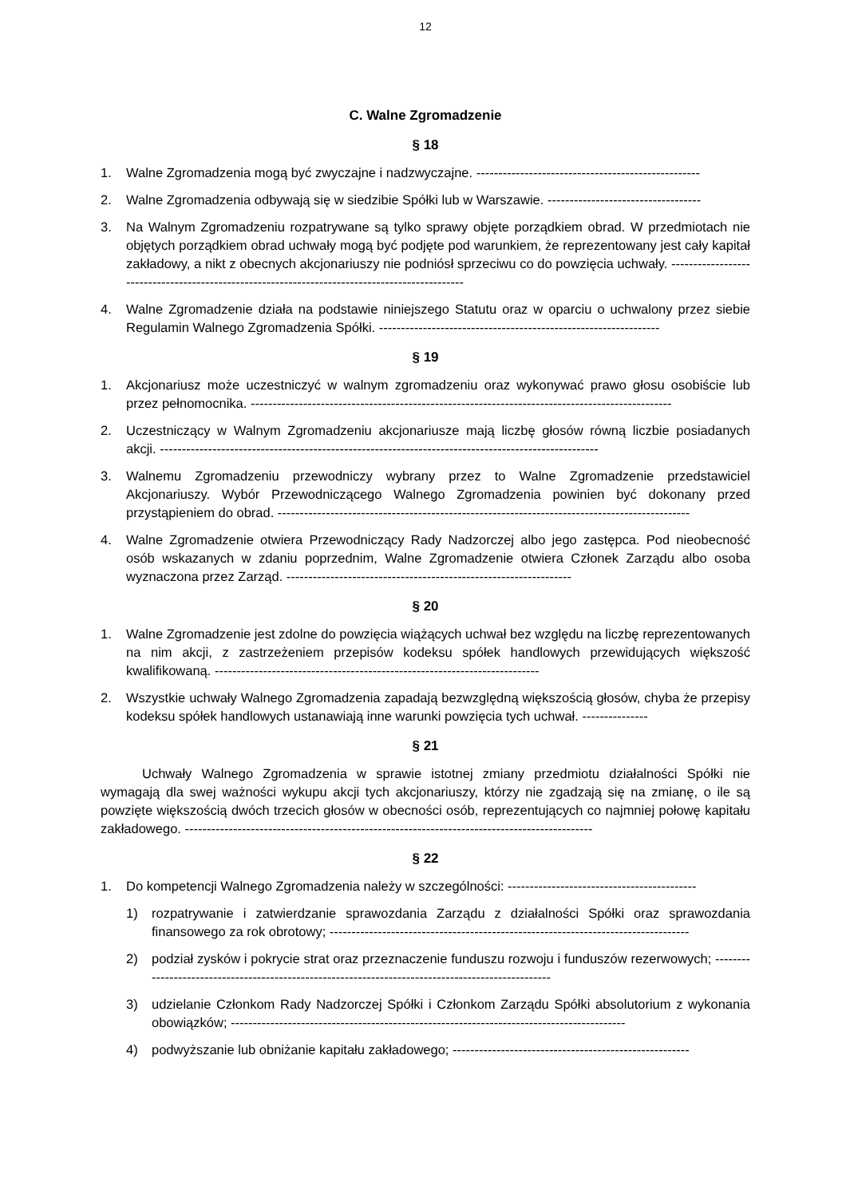12
C. Walne Zgromadzenie
§ 18
1. Walne Zgromadzenia mogą być zwyczajne i nadzwyczajne. ---------------------------------------------------
2. Walne Zgromadzenia odbywają się w siedzibie Spółki lub w Warszawie. -----------------------------------
3. Na Walnym Zgromadzeniu rozpatrywane są tylko sprawy objęte porządkiem obrad. W przedmiotach nie objętych porządkiem obrad uchwały mogą być podjęte pod warunkiem, że reprezentowany jest cały kapitał zakładowy, a nikt z obecnych akcjonariuszy nie podniósł sprzeciwu co do powzięcia uchwały. -----------------------------------------------------------------------------------------------
4. Walne Zgromadzenie działa na podstawie niniejszego Statutu oraz w oparciu o uchwalony przez siebie Regulamin Walnego Zgromadzenia Spółki. ----------------------------------------------------------------
§ 19
1. Akcjonariusz może uczestniczyć w walnym zgromadzeniu oraz wykonywać prawo głosu osobiście lub przez pełnomocnika. ------------------------------------------------------------------------------------------------
2. Uczestniczący w Walnym Zgromadzeniu akcjonariusze mają liczbę głosów równą liczbie posiadanych akcji. ----------------------------------------------------------------------------------------------------
3. Walnemu Zgromadzeniu przewodniczy wybrany przez to Walne Zgromadzenie przedstawiciel Akcjonariuszy. Wybór Przewodniczącego Walnego Zgromadzenia powinien być dokonany przed przystąpieniem do obrad. ----------------------------------------------------------------------------------------------
4. Walne Zgromadzenie otwiera Przewodniczący Rady Nadzorczej albo jego zastępca. Pod nieobecność osób wskazanych w zdaniu poprzednim, Walne Zgromadzenie otwiera Członek Zarządu albo osoba wyznaczona przez Zarząd. -----------------------------------------------------------------
§ 20
1. Walne Zgromadzenie jest zdolne do powzięcia wiążących uchwał bez względu na liczbę reprezentowanych na nim akcji, z zastrzeżeniem przepisów kodeksu spółek handlowych przewidujących większość kwalifikowaną. --------------------------------------------------------------------------
2. Wszystkie uchwały Walnego Zgromadzenia zapadają bezwzględną większością głosów, chyba że przepisy kodeksu spółek handlowych ustanawiają inne warunki powzięcia tych uchwał. ---------------
§ 21
Uchwały Walnego Zgromadzenia w sprawie istotnej zmiany przedmiotu działalności Spółki nie wymagają dla swej ważności wykupu akcji tych akcjonariuszy, którzy nie zgadzają się na zmianę, o ile są powzięte większością dwóch trzecich głosów w obecności osób, reprezentujących co najmniej połowę kapitału zakładowego. ---------------------------------------------------------------------------------------------
§ 22
1. Do kompetencji Walnego Zgromadzenia należy w szczególności: -------------------------------------------
1) rozpatrywanie i zatwierdzanie sprawozdania Zarządu z działalności Spółki oraz sprawozdania finansowego za rok obrotowy; ----------------------------------------------------------------------------------
2) podział zysków i pokrycie strat oraz przeznaczenie funduszu rozwoju i funduszów rezerwowych; ---------------------------------------------------------------------------------------------------
3) udzielanie Członkom Rady Nadzorczej Spółki i Członkom Zarządu Spółki absolutorium z wykonania obowiązków; ------------------------------------------------------------------------------------------
4) podwyższanie lub obniżanie kapitału zakładowego; ------------------------------------------------------